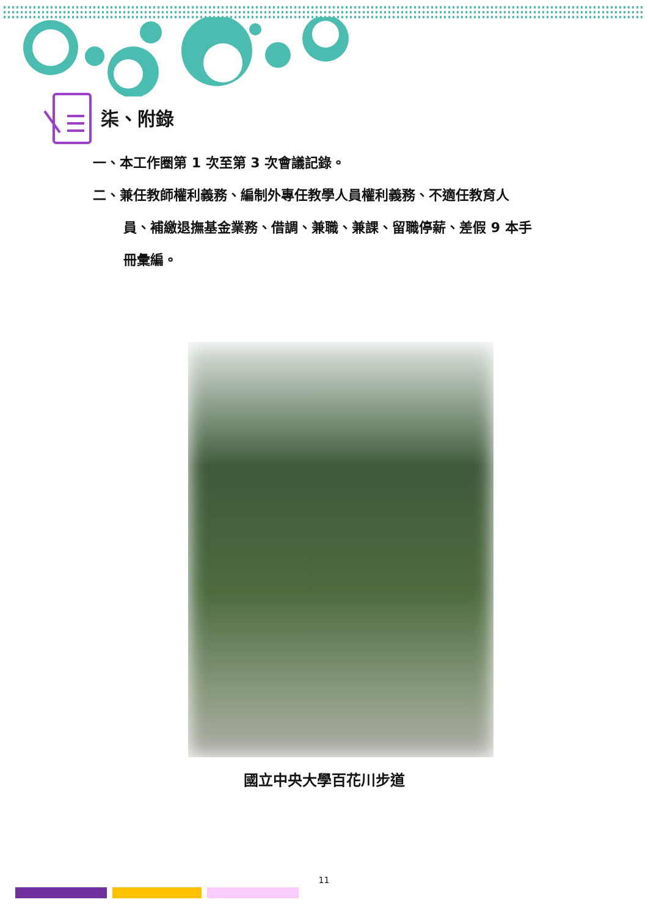柒、附錄
一、本工作圈第 1 次至第 3 次會議記錄。
二、兼任教師權利義務、編制外專任教學人員權利義務、不適任教育人
員、補繳退撫基金業務、借調、兼職、兼課、留職停薪、差假 9 本手
冊彙編。
國立中央大學百花川步道
11